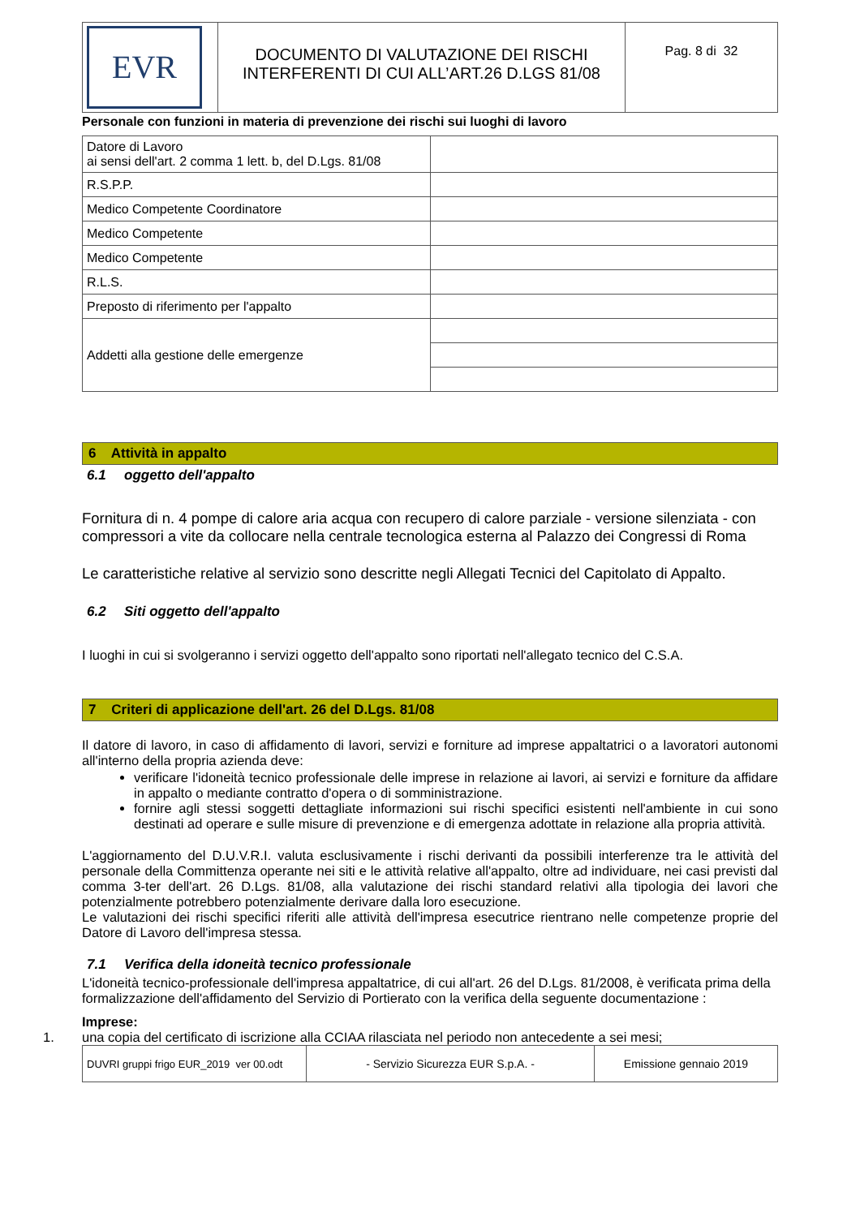| EVR | DOCUMENTO DI VALUTAZIONE DEI RISCHI INTERFERENTI DI CUI ALL’ART.26 D.LGS 81/08 | Pag. 8 di 32 |
Personale con funzioni in materia di prevenzione dei rischi sui luoghi di lavoro
| Datore di Lavoro ai sensi dell'art. 2 comma 1 lett. b, del D.Lgs. 81/08 | |
| R.S.P.P. | |
| Medico Competente Coordinatore | |
| Medico Competente | |
| Medico Competente | |
| R.L.S. | |
| Preposto di riferimento per l'appalto | |
| Addetti alla gestione delle emergenze | |
6 Attività in appalto
6.1 oggetto dell'appalto
Fornitura di n. 4 pompe di calore aria acqua con recupero di calore parziale - versione silenziata - con compressori a vite da collocare nella centrale tecnologica esterna al Palazzo dei Congressi di Roma
Le caratteristiche relative al servizio sono descritte negli Allegati Tecnici del Capitolato di Appalto.
6.2 Siti oggetto dell'appalto
I luoghi in cui si svolgeranno i servizi oggetto dell'appalto sono riportati nell'allegato tecnico del C.S.A.
7 Criteri di applicazione dell'art. 26 del D.Lgs. 81/08
Il datore di lavoro, in caso di affidamento di lavori, servizi e forniture ad imprese appaltatrici o a lavoratori autonomi all'interno della propria azienda deve:
verificare l'idoneità tecnico professionale delle imprese in relazione ai lavori, ai servizi e forniture da affidare in appalto o mediante contratto d'opera o di somministrazione.
fornire agli stessi soggetti dettagliate informazioni sui rischi specifici esistenti nell'ambiente in cui sono destinati ad operare e sulle misure di prevenzione e di emergenza adottate in relazione alla propria attività.
L'aggiornamento del D.U.V.R.I. valuta esclusivamente i rischi derivanti da possibili interferenze tra le attività del personale della Committenza operante nei siti e le attività relative all'appalto, oltre ad individuare, nei casi previsti dal comma 3-ter dell'art. 26 D.Lgs. 81/08, alla valutazione dei rischi standard relativi alla tipologia dei lavori che potenzialmente potrebbero potenzialmente derivare dalla loro esecuzione.
Le valutazioni dei rischi specifici riferiti alle attività dell'impresa esecutrice rientrano nelle competenze proprie del Datore di Lavoro dell'impresa stessa.
7.1 Verifica della idoneità tecnico professionale
L'idoneità tecnico-professionale dell'impresa appaltatrice, di cui all'art. 26 del D.Lgs. 81/2008, è verificata prima della formalizzazione dell'affidamento del Servizio di Portierato con la verifica della seguente documentazione :
Imprese:
1. una copia del certificato di iscrizione alla CCIAA rilasciata nel periodo non antecedente a sei mesi;
| DUVRI gruppi frigo EUR_2019 ver 00.odt | - Servizio Sicurezza EUR S.p.A. - | Emissione gennaio 2019 |